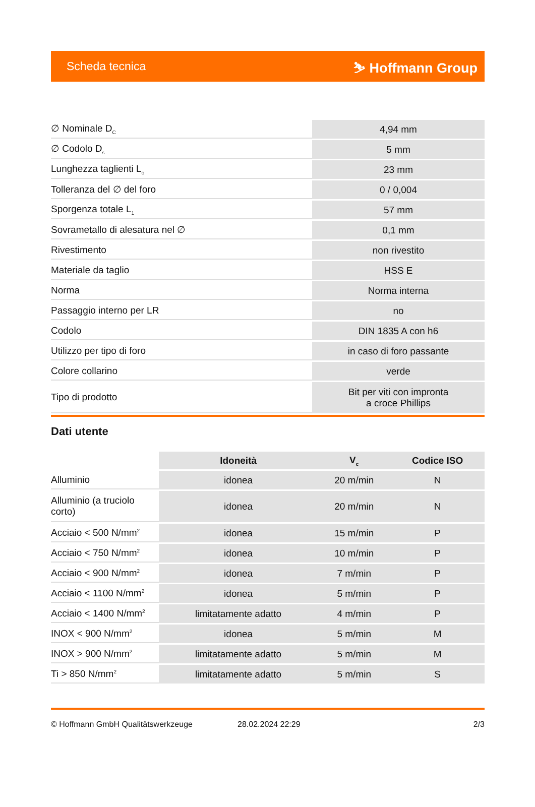Scheda tecnica ⛷ Hoffmann Group
| ∅ Nominale D<sub>C</sub> | 4,94 mm |
| ∅ Codolo D<sub>s</sub> | 5 mm |
| Lunghezza taglienti L<sub>c</sub> | 23 mm |
| Tolleranza del ∅ del foro | 0 / 0,004 |
| Sporgenza totale L<sub>1</sub> | 57 mm |
| Sovrametallo di alesatura nel ∅ | 0,1 mm |
| Rivestimento | non rivestito |
| Materiale da taglio | HSS E |
| Norma | Norma interna |
| Passaggio interno per LR | no |
| Codolo | DIN 1835 A con h6 |
| Utilizzo per tipo di foro | in caso di foro passante |
| Colore collarino | verde |
| Tipo di prodotto | Bit per viti con impronta a croce Phillips |
Dati utente
| | Idoneità | V<sub>c</sub> | Codice ISO |
| --- | --- | --- | --- |
| Alluminio | idonea | 20 m/min | N |
| Alluminio (a truciolo corto) | idonea | 20 m/min | N |
| Acciaio < 500 N/mm<sup>2</sup> | idonea | 15 m/min | P |
| Acciaio < 750 N/mm<sup>2</sup> | idonea | 10 m/min | P |
| Acciaio < 900 N/mm<sup>2</sup> | idonea | 7 m/min | P |
| Acciaio < 1100 N/mm<sup>2</sup> | idonea | 5 m/min | P |
| Acciaio < 1400 N/mm<sup>2</sup> | limitatamente adatto | 4 m/min | P |
| INOX < 900 N/mm<sup>2</sup> | idonea | 5 m/min | M |
| INOX > 900 N/mm<sup>2</sup> | limitatamente adatto | 5 m/min | M |
| Ti > 850 N/mm<sup>2</sup> | limitatamente adatto | 5 m/min | S |
© Hoffmann GmbH Qualitätswerkzeuge 28.02.2024 22:29 2/3